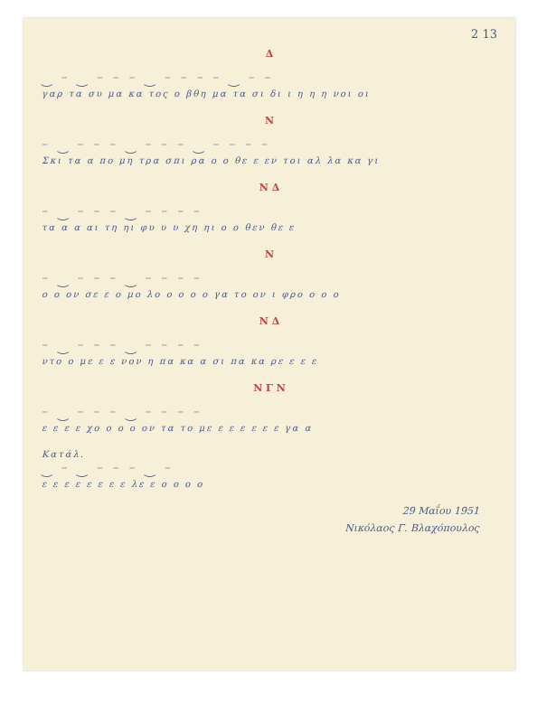2 13
Δ
‿ ⁻ ‿ ⁻ ⁻ ⁻ ‿ ⁻ ⁻ ⁻ ⁻ ‿ ⁻ ⁻
γαρ τα συ μα κα τος ο βθη μα τα σι δι ι η η η νοι οι
Ν
⁻ ‿ ⁻ ⁻ ⁻ ‿ ⁻ ⁻ ⁻ ‿ ⁻ ⁻ ⁻ ⁻
Σκι τα α πο μη τρα σπι ρα ο ο θε ε εν τοι αλ λα κα γι
Ν Δ
⁻ ‿ ⁻ ⁻ ⁻ ‿ ⁻ ⁻ ⁻ ⁻
τα α α αι τη ηι φυ υ υ χη ηι ο ο θεν θε ε
Ν
⁻ ‿ ⁻ ⁻ ⁻ ‿ ⁻ ⁻ ⁻ ⁻
ο ο ον σε ε ο μο λο ο ο ο ο γα το ον ι φρο ο ο ο
Ν Δ
⁻ ‿ ⁻ ⁻ ⁻ ‿ ⁻ ⁻ ⁻ ⁻
ντο ο με ε ε νον η πα κα α σι πα κα ρε ε ε ε
Ν Γ Ν
⁻ ‿ ⁻ ⁻ ⁻ ‿ ⁻ ⁻ ⁻ ⁻
ε ε ε ε χο ο ο ο ον τα το με ε ε ε ε ε ε γα α
Κατάλ.
‿ ⁻ ‿ ⁻ ⁻ ⁻ ‿ ⁻
ε ε ε ε ε ε ε ε λε ε ο ο ο ο
29 Μαΐου 1951
Νικόλαος Γ. Βλαχόπουλος